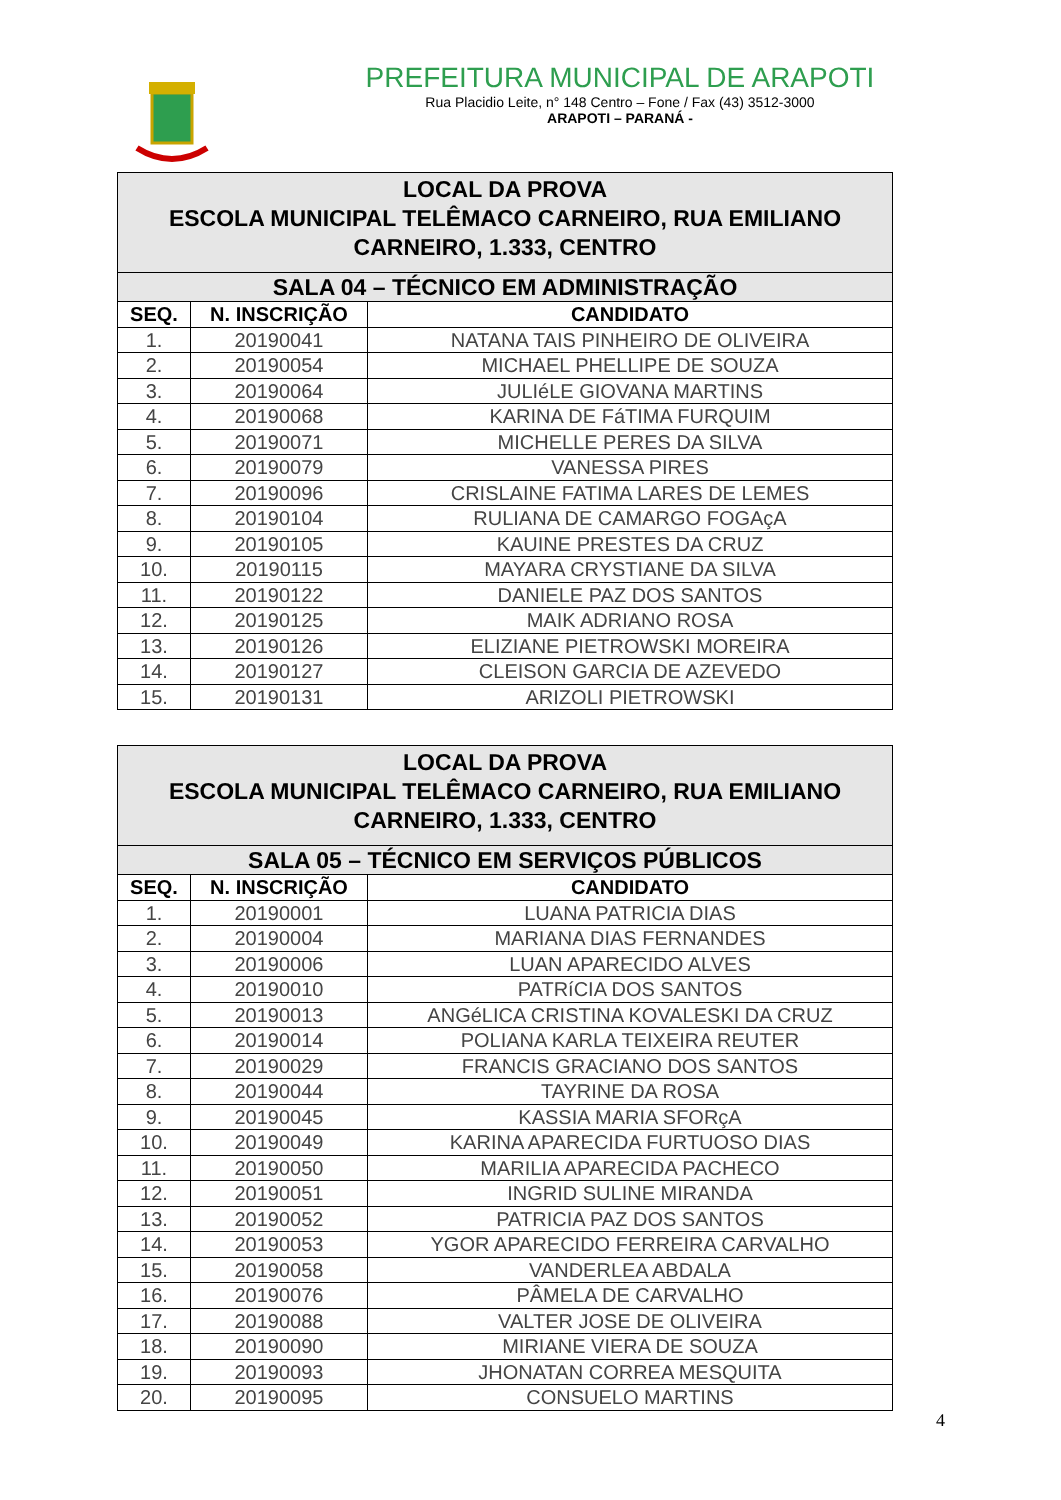PREFEITURA MUNICIPAL DE ARAPOTI
Rua Placidio Leite, n° 148 Centro – Fone / Fax (43) 3512-3000
ARAPOTI – PARANÁ -
| LOCAL DA PROVA ESCOLA MUNICIPAL TELÊMACO CARNEIRO, RUA EMILIANO CARNEIRO, 1.333, CENTRO | | |
| SALA 04 – TÉCNICO EM ADMINISTRAÇÃO | | |
| SEQ. | N. INSCRIÇÃO | CANDIDATO |
| 1. | 20190041 | NATANA TAIS PINHEIRO DE OLIVEIRA |
| 2. | 20190054 | MICHAEL PHELLIPE DE SOUZA |
| 3. | 20190064 | JULIéLE GIOVANA MARTINS |
| 4. | 20190068 | KARINA DE FáTIMA FURQUIM |
| 5. | 20190071 | MICHELLE PERES DA SILVA |
| 6. | 20190079 | VANESSA PIRES |
| 7. | 20190096 | CRISLAINE FATIMA LARES DE LEMES |
| 8. | 20190104 | RULIANA DE CAMARGO FOGAçA |
| 9. | 20190105 | KAUINE PRESTES DA CRUZ |
| 10. | 20190115 | MAYARA CRYSTIANE DA SILVA |
| 11. | 20190122 | DANIELE PAZ DOS SANTOS |
| 12. | 20190125 | MAIK ADRIANO ROSA |
| 13. | 20190126 | ELIZIANE PIETROWSKI MOREIRA |
| 14. | 20190127 | CLEISON GARCIA DE AZEVEDO |
| 15. | 20190131 | ARIZOLI PIETROWSKI |
| LOCAL DA PROVA ESCOLA MUNICIPAL TELÊMACO CARNEIRO, RUA EMILIANO CARNEIRO, 1.333, CENTRO | | |
| SALA 05 – TÉCNICO EM SERVIÇOS PÚBLICOS | | |
| SEQ. | N. INSCRIÇÃO | CANDIDATO |
| 1. | 20190001 | LUANA PATRICIA DIAS |
| 2. | 20190004 | MARIANA DIAS FERNANDES |
| 3. | 20190006 | LUAN APARECIDO ALVES |
| 4. | 20190010 | PATRíCIA DOS SANTOS |
| 5. | 20190013 | ANGéLICA CRISTINA KOVALESKI DA CRUZ |
| 6. | 20190014 | POLIANA KARLA TEIXEIRA REUTER |
| 7. | 20190029 | FRANCIS GRACIANO DOS SANTOS |
| 8. | 20190044 | TAYRINE DA ROSA |
| 9. | 20190045 | KASSIA MARIA SFORçA |
| 10. | 20190049 | KARINA APARECIDA FURTUOSO DIAS |
| 11. | 20190050 | MARILIA APARECIDA PACHECO |
| 12. | 20190051 | INGRID SULINE MIRANDA |
| 13. | 20190052 | PATRICIA PAZ DOS SANTOS |
| 14. | 20190053 | YGOR APARECIDO FERREIRA CARVALHO |
| 15. | 20190058 | VANDERLEA ABDALA |
| 16. | 20190076 | PÂMELA DE CARVALHO |
| 17. | 20190088 | VALTER JOSE DE OLIVEIRA |
| 18. | 20190090 | MIRIANE VIERA DE SOUZA |
| 19. | 20190093 | JHONATAN CORREA MESQUITA |
| 20. | 20190095 | CONSUELO MARTINS |
4